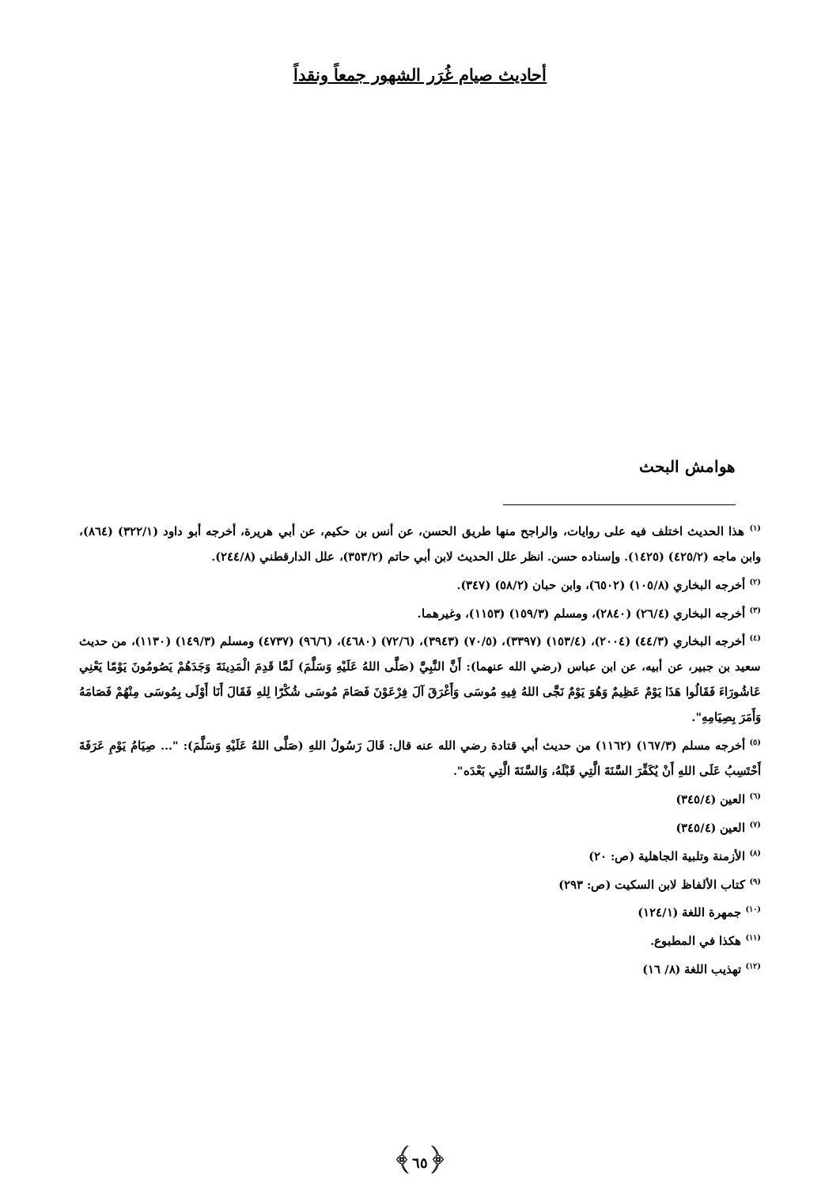أحاديث صيام غُرَر الشهور جمعاً ونقداً
هوامش البحث
<sup>(١)</sup> هذا الحديث اختلف فيه على روايات، والراجح منها طريق الحسن، عن أنس بن حكيم، عن أبي هريرة، أخرجه أبو داود (٣٢٢/١) (٨٦٤)، وابن ماجه (٤٢٥/٢) (١٤٢٥). وإسناده حسن. انظر علل الحديث لابن أبي حاتم (٣٥٣/٢)، علل الدارقطني (٢٤٤/٨).
<sup>(٢)</sup> أخرجه البخاري (١٠٥/٨) (٦٥٠٢)، وابن حبان (٥٨/٢) (٣٤٧).
<sup>(٣)</sup> أخرجه البخاري (٢٦/٤) (٢٨٤٠)، ومسلم (١٥٩/٣) (١١٥٣)، وغيرهما.
<sup>(٤)</sup> أخرجه البخاري (٤٤/٣) (٢٠٠٤)، (١٥٣/٤) (٣٣٩٧)، (٧٠/٥) (٣٩٤٣)، (٧٢/٦) (٤٦٨٠)، (٩٦/٦) (٤٧٣٧) ومسلم (١٤٩/٣) (١١٣٠)، من حديث سعيد بن جبير، عن أبيه، عن ابن عباس (رضي الله عنهما): أَنَّ النَّبِيَّ (صَلَّى اللهُ عَلَيْهِ وَسَلَّمَ) لَمَّا قَدِمَ الْمَدِينَةَ وَجَدَهُمْ يَصُومُونَ يَوْمًا يَعْنِي عَاشُورَاءَ فَقَالُوا هَذَا يَوْمٌ عَظِيمٌ وَهُوَ يَوْمٌ نَجَّى اللهُ فِيهِ مُوسَى وَأَغْرَقَ آلَ فِرْعَوْنَ فَصَامَ مُوسَى شُكْرًا لِلهِ فَقَالَ أَنَا أَوْلَى بِمُوسَى مِنْهُمْ فَصَامَهُ وَأَمَرَ بِصِيَامِهِ".
<sup>(٥)</sup> أخرجه مسلم (١٦٧/٣) (١١٦٢) من حديث أبي قتادة رضي الله عنه قال: قَالَ رَسُولُ اللهِ (صَلَّى اللهُ عَلَيْهِ وَسَلَّمَ): "... صِيَامُ يَوْمِ عَرَفَةَ أَحْتَسِبُ عَلَى اللهِ أَنْ يُكَفِّرَ السَّنَةَ الَّتِي قَبْلَهُ، وَالسَّنَةَ الَّتِي بَعْدَه".
<sup>(٦)</sup> العين (٣٤٥/٤)
<sup>(٧)</sup> العين (٣٤٥/٤)
<sup>(٨)</sup> الأزمنة وتلبية الجاهلية (ص: ٢٠)
<sup>(٩)</sup> كتاب الألفاظ لابن السكيت (ص: ٢٩٣)
<sup>(١٠)</sup> جمهرة اللغة (١٢٤/١)
<sup>(١١)</sup> هكذا في المطبوع.
<sup>(١٢)</sup> تهذيب اللغة (٨/ ١٦)
﴿٦٥﴾